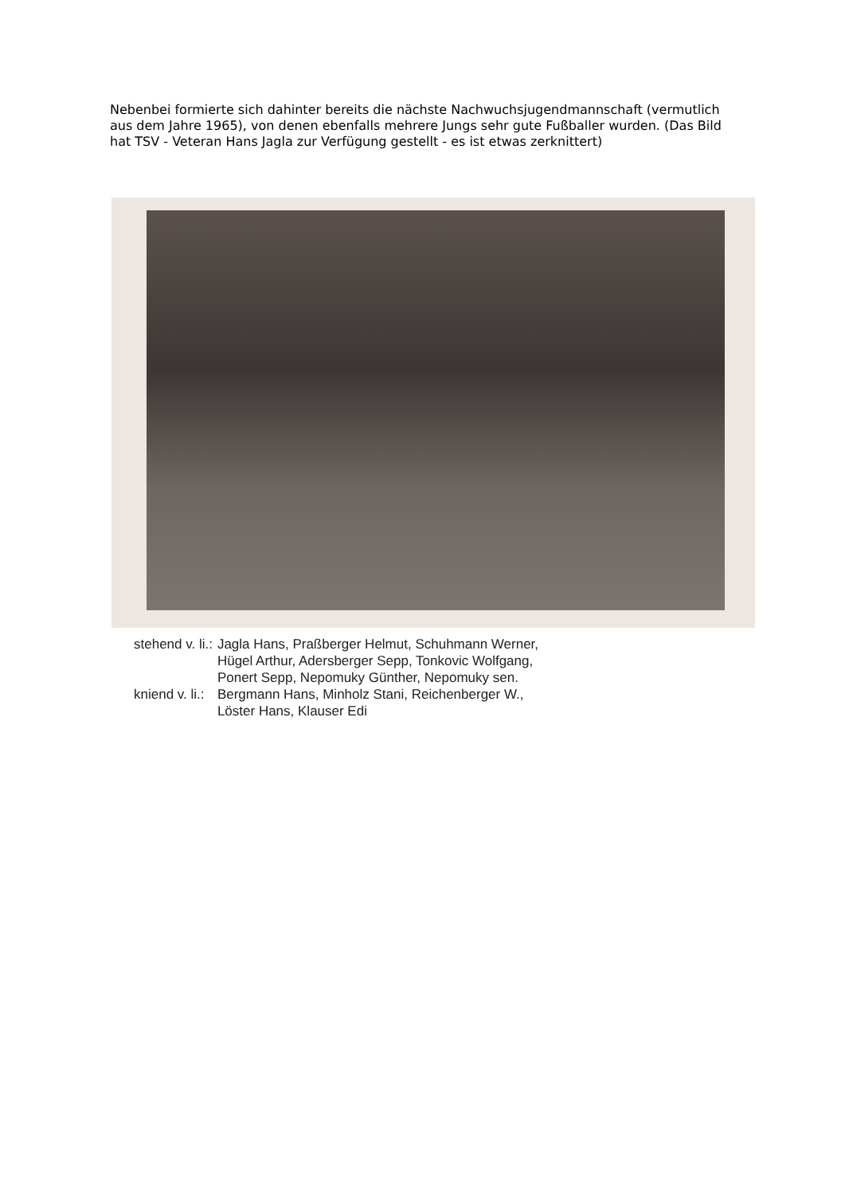Nebenbei formierte sich dahinter bereits die nächste Nachwuchsjugendmannschaft (vermutlich aus dem Jahre 1965), von denen ebenfalls mehrere Jungs sehr gute Fußballer wurden. (Das Bild hat TSV - Veteran Hans Jagla zur Verfügung gestellt - es ist etwas zerknittert)
| stehend v. li.: | Jagla Hans, Praßberger Helmut, Schuhmann Werner, Hügel Arthur, Adersberger Sepp, Tonkovic Wolfgang, Ponert Sepp, Nepomuky Günther, Nepomuky sen. |
| kniend v. li.: | Bergmann Hans, Minholz Stani, Reichenberger W., Löster Hans, Klauser Edi |